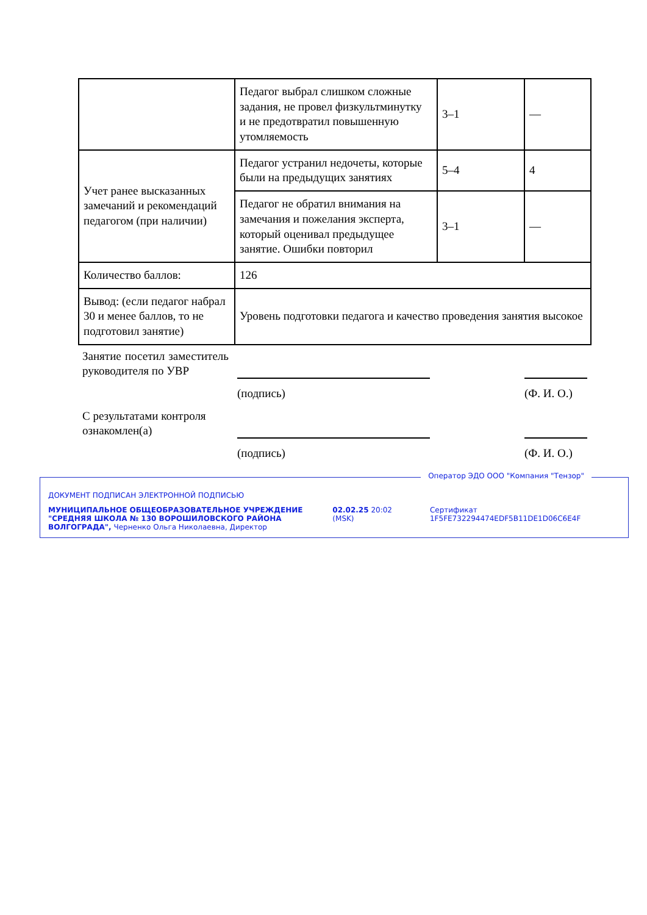| | Педагог выбрал слишком сложные задания, не провел физкультминутку и не предотвратил повышенную утомляемость | 3–1 | — |
| Учет ранее высказанных замечаний и рекомендаций педагогом (при наличии) | Педагог устранил недочеты, которые были на предыдущих занятиях | 5–4 | 4 |
| | Педагог не обратил внимания на замечания и пожелания эксперта, который оценивал предыдущее занятие. Ошибки повторил | 3–1 | — |
| Количество баллов: | 126 | | |
| Вывод: (если педагог набрал 30 и менее баллов, то не подготовил занятие) | Уровень подготовки педагога и качество проведения занятия высокое | | |
| Занятие посетил заместитель руководителя по УВР | | | |
| | (подпись) | | (Ф. И. О.) |
| С результатами контроля ознакомлен(а) | | | |
| | (подпись) | | (Ф. И. О.) |
Оператор ЭДО ООО "Компания "Тензор"
ДОКУМЕНТ ПОДПИСАН ЭЛЕКТРОННОЙ ПОДПИСЬЮ
МУНИЦИПАЛЬНОЕ ОБЩЕОБРАЗОВАТЕЛЬНОЕ УЧРЕЖДЕНИЕ "СРЕДНЯЯ ШКОЛА № 130 ВОРОШИЛОВСКОГО РАЙОНА ВОЛГОГРАДА", Черненко Ольга Николаевна, Директор
02.02.25 20:02 (MSK) Сертификат 1F5FE732294474EDF5B11DE1D06C6E4F